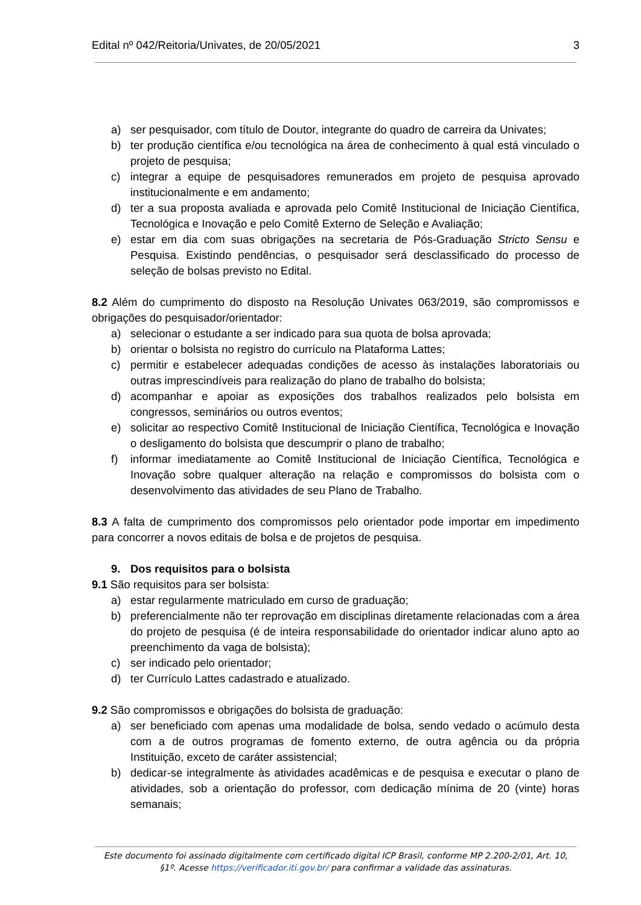Edital nº 042/Reitoria/Univates, de 20/05/2021 3
a) ser pesquisador, com título de Doutor, integrante do quadro de carreira da Univates;
b) ter produção científica e/ou tecnológica na área de conhecimento à qual está vinculado o projeto de pesquisa;
c) integrar a equipe de pesquisadores remunerados em projeto de pesquisa aprovado institucionalmente e em andamento;
d) ter a sua proposta avaliada e aprovada pelo Comitê Institucional de Iniciação Científica, Tecnológica e Inovação e pelo Comitê Externo de Seleção e Avaliação;
e) estar em dia com suas obrigações na secretaria de Pós-Graduação Stricto Sensu e Pesquisa. Existindo pendências, o pesquisador será desclassificado do processo de seleção de bolsas previsto no Edital.
8.2 Além do cumprimento do disposto na Resolução Univates 063/2019, são compromissos e obrigações do pesquisador/orientador:
a) selecionar o estudante a ser indicado para sua quota de bolsa aprovada;
b) orientar o bolsista no registro do currículo na Plataforma Lattes;
c) permitir e estabelecer adequadas condições de acesso às instalações laboratoriais ou outras imprescindíveis para realização do plano de trabalho do bolsista;
d) acompanhar e apoiar as exposições dos trabalhos realizados pelo bolsista em congressos, seminários ou outros eventos;
e) solicitar ao respectivo Comitê Institucional de Iniciação Científica, Tecnológica e Inovação o desligamento do bolsista que descumprir o plano de trabalho;
f) informar imediatamente ao Comitê Institucional de Iniciação Científica, Tecnológica e Inovação sobre qualquer alteração na relação e compromissos do bolsista com o desenvolvimento das atividades de seu Plano de Trabalho.
8.3 A falta de cumprimento dos compromissos pelo orientador pode importar em impedimento para concorrer a novos editais de bolsa e de projetos de pesquisa.
9. Dos requisitos para o bolsista
9.1 São requisitos para ser bolsista:
a) estar regularmente matriculado em curso de graduação;
b) preferencialmente não ter reprovação em disciplinas diretamente relacionadas com a área do projeto de pesquisa (é de inteira responsabilidade do orientador indicar aluno apto ao preenchimento da vaga de bolsista);
c) ser indicado pelo orientador;
d) ter Currículo Lattes cadastrado e atualizado.
9.2 São compromissos e obrigações do bolsista de graduação:
a) ser beneficiado com apenas uma modalidade de bolsa, sendo vedado o acúmulo desta com a de outros programas de fomento externo, de outra agência ou da própria Instituição, exceto de caráter assistencial;
b) dedicar-se integralmente às atividades acadêmicas e de pesquisa e executar o plano de atividades, sob a orientação do professor, com dedicação mínima de 20 (vinte) horas semanais;
Este documento foi assinado digitalmente com certificado digital ICP Brasil, conforme MP 2.200-2/01, Art. 10, §1º. Acesse https://verificador.iti.gov.br/ para confirmar a validade das assinaturas.